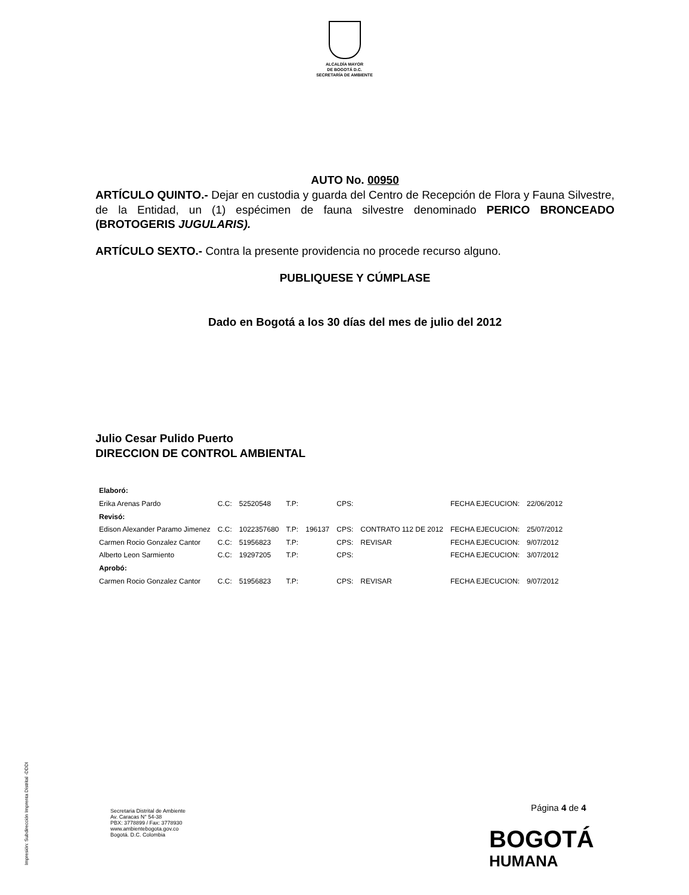ALCALDÍA MAYOR
DE BOGOTÁ D.C.
SECRETARÍA DE AMBIENTE
AUTO No. 00950
ARTÍCULO QUINTO.- Dejar en custodia y guarda del Centro de Recepción de Flora y Fauna Silvestre, de la Entidad, un (1) espécimen de fauna silvestre denominado PERICO BRONCEADO (BROTOGERIS JUGULARIS).
ARTÍCULO SEXTO.- Contra la presente providencia no procede recurso alguno.
PUBLIQUESE Y CÚMPLASE
Dado en Bogotá a los 30 días del mes de julio del 2012
Julio Cesar Pulido Puerto
DIRECCION DE CONTROL AMBIENTAL
| Elaboró: | | | | | | | | |
| Erika Arenas Pardo | C.C: | 52520548 | T.P: | | CPS: | | FECHA EJECUCION: | 22/06/2012 |
| Revisó: | | | | | | | | |
| Edison Alexander Paramo Jimenez | C.C: | 1022357680 | T.P: | 196137 | CPS: | CONTRATO 112 DE 2012 | FECHA EJECUCION: | 25/07/2012 |
| Carmen Rocio Gonzalez Cantor | C.C: | 51956823 | T.P: | | CPS: | REVISAR | FECHA EJECUCION: | 9/07/2012 |
| Alberto Leon Sarmiento | C.C: | 19297205 | T.P: | | CPS: | | FECHA EJECUCION: | 3/07/2012 |
| Aprobó: | | | | | | | | |
| Carmen Rocio Gonzalez Cantor | C.C: | 51956823 | T.P: | | CPS: | REVISAR | FECHA EJECUCION: | 9/07/2012 |
Página 4 de 4
Secretaria Distrital de Ambiente
Av. Caracas N° 54-38
PBX: 3778899 / Fax: 3778930
www.ambientebogota.gov.co
Bogotá. D.C. Colombia
BOGOTÁ
HUMANA
Impresión: Subdirección Imprenta Distrital -DDDI